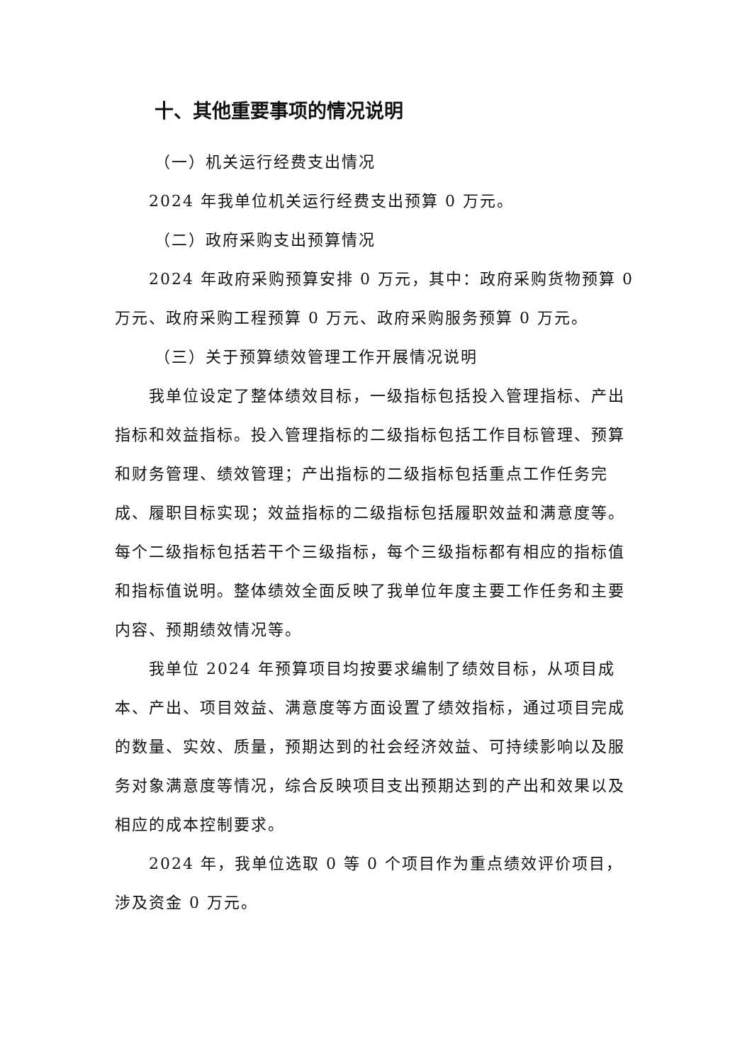十、其他重要事项的情况说明
（一）机关运行经费支出情况
2024 年我单位机关运行经费支出预算 0 万元。
（二）政府采购支出预算情况
2024 年政府采购预算安排 0 万元，其中：政府采购货物预算 0 万元、政府采购工程预算 0 万元、政府采购服务预算 0 万元。
（三）关于预算绩效管理工作开展情况说明
我单位设定了整体绩效目标，一级指标包括投入管理指标、产出指标和效益指标。投入管理指标的二级指标包括工作目标管理、预算和财务管理、绩效管理；产出指标的二级指标包括重点工作任务完成、履职目标实现；效益指标的二级指标包括履职效益和满意度等。每个二级指标包括若干个三级指标，每个三级指标都有相应的指标值和指标值说明。整体绩效全面反映了我单位年度主要工作任务和主要内容、预期绩效情况等。
我单位 2024 年预算项目均按要求编制了绩效目标，从项目成本、产出、项目效益、满意度等方面设置了绩效指标，通过项目完成的数量、实效、质量，预期达到的社会经济效益、可持续影响以及服务对象满意度等情况，综合反映项目支出预期达到的产出和效果以及相应的成本控制要求。
2024 年，我单位选取 0 等 0 个项目作为重点绩效评价项目，涉及资金 0 万元。